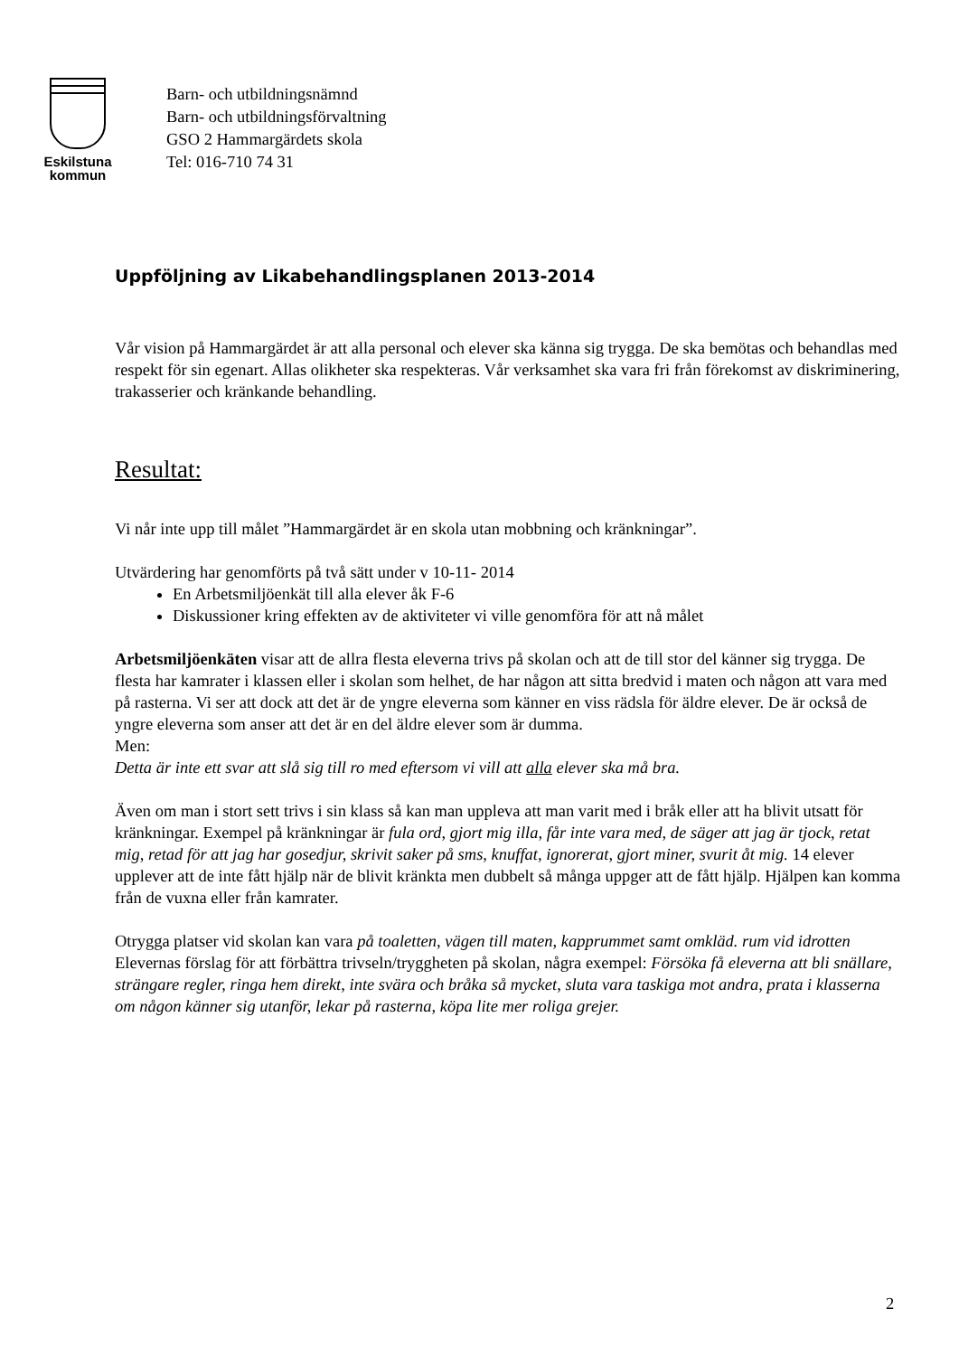Eskilstuna
kommun
Barn- och utbildningsnämnd
Barn- och utbildningsförvaltning
GSO 2 Hammargärdets skola
Tel: 016-710 74 31
Uppföljning av Likabehandlingsplanen 2013-2014
Vår vision på Hammargärdet är att alla personal och elever ska känna sig trygga. De ska bemötas och behandlas med respekt för sin egenart. Allas olikheter ska respekteras. Vår verksamhet ska vara fri från förekomst av diskriminering, trakasserier och kränkande behandling.
Resultat:
Vi når inte upp till målet ”Hammargärdet är en skola utan mobbning och kränkningar”.
Utvärdering har genomförts på två sätt under v 10-11- 2014
En Arbetsmiljöenkät till alla elever åk F-6
Diskussioner kring effekten av de aktiviteter vi ville genomföra för att nå målet
Arbetsmiljöenkäten visar att de allra flesta eleverna trivs på skolan och att de till stor del känner sig trygga. De flesta har kamrater i klassen eller i skolan som helhet, de har någon att sitta bredvid i maten och någon att vara med på rasterna. Vi ser att dock att det är de yngre eleverna som känner en viss rädsla för äldre elever. De är också de yngre eleverna som anser att det är en del äldre elever som är dumma.
Men:
Detta är inte ett svar att slå sig till ro med eftersom vi vill att alla elever ska må bra.
Även om man i stort sett trivs i sin klass så kan man uppleva att man varit med i bråk eller att ha blivit utsatt för kränkningar. Exempel på kränkningar är fula ord, gjort mig illa, får inte vara med, de säger att jag är tjock, retat mig, retad för att jag har gosedjur, skrivit saker på sms, knuffat, ignorerat, gjort miner, svurit åt mig. 14 elever upplever att de inte fått hjälp när de blivit kränkta men dubbelt så många uppger att de fått hjälp. Hjälpen kan komma från de vuxna eller från kamrater.
Otrygga platser vid skolan kan vara på toaletten, vägen till maten, kapprummet samt omkläd. rum vid idrotten
Elevernas förslag för att förbättra trivseln/tryggheten på skolan, några exempel: Försöka få eleverna att bli snällare, strängare regler, ringa hem direkt, inte svära och bråka så mycket, sluta vara taskiga mot andra, prata i klasserna om någon känner sig utanför, lekar på rasterna, köpa lite mer roliga grejer.
2